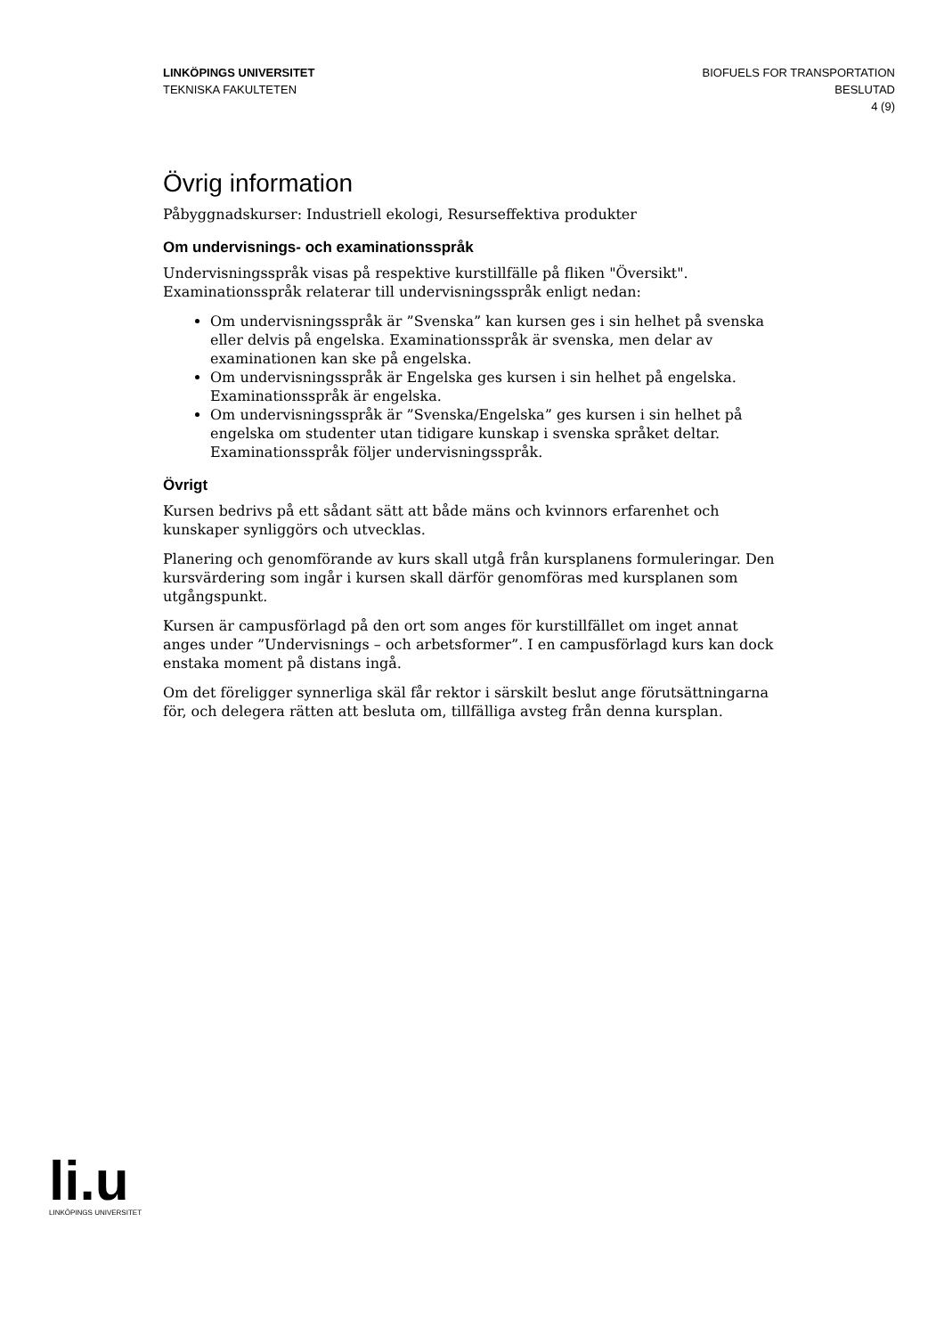LINKÖPINGS UNIVERSITET
TEKNISKA FAKULTETEN
BIOFUELS FOR TRANSPORTATION
BESLUTAD
4 (9)
Övrig information
Påbyggnadskurser: Industriell ekologi, Resurseffektiva produkter
Om undervisnings- och examinationsspråk
Undervisningsspråk visas på respektive kurstillfälle på fliken "Översikt". Examinationsspråk relaterar till undervisningsspråk enligt nedan:
Om undervisningsspråk är ”Svenska” kan kursen ges i sin helhet på svenska eller delvis på engelska. Examinationsspråk är svenska, men delar av examinationen kan ske på engelska.
Om undervisningsspråk är Engelska ges kursen i sin helhet på engelska. Examinationsspråk är engelska.
Om undervisningsspråk är ”Svenska/Engelska” ges kursen i sin helhet på engelska om studenter utan tidigare kunskap i svenska språket deltar. Examinationsspråk följer undervisningsspråk.
Övrigt
Kursen bedrivs på ett sådant sätt att både mäns och kvinnors erfarenhet och kunskaper synliggörs och utvecklas.
Planering och genomförande av kurs skall utgå från kursplanens formuleringar. Den kursvärdering som ingår i kursen skall därför genomföras med kursplanen som utgångspunkt.
Kursen är campusförlagd på den ort som anges för kurstillfället om inget annat anges under ”Undervisnings – och arbetsformer”. I en campusförlagd kurs kan dock enstaka moment på distans ingå.
Om det föreligger synnerliga skäl får rektor i särskilt beslut ange förutsättningarna för, och delegera rätten att besluta om, tillfälliga avsteg från denna kursplan.
li.u
LINKÖPINGS UNIVERSITET